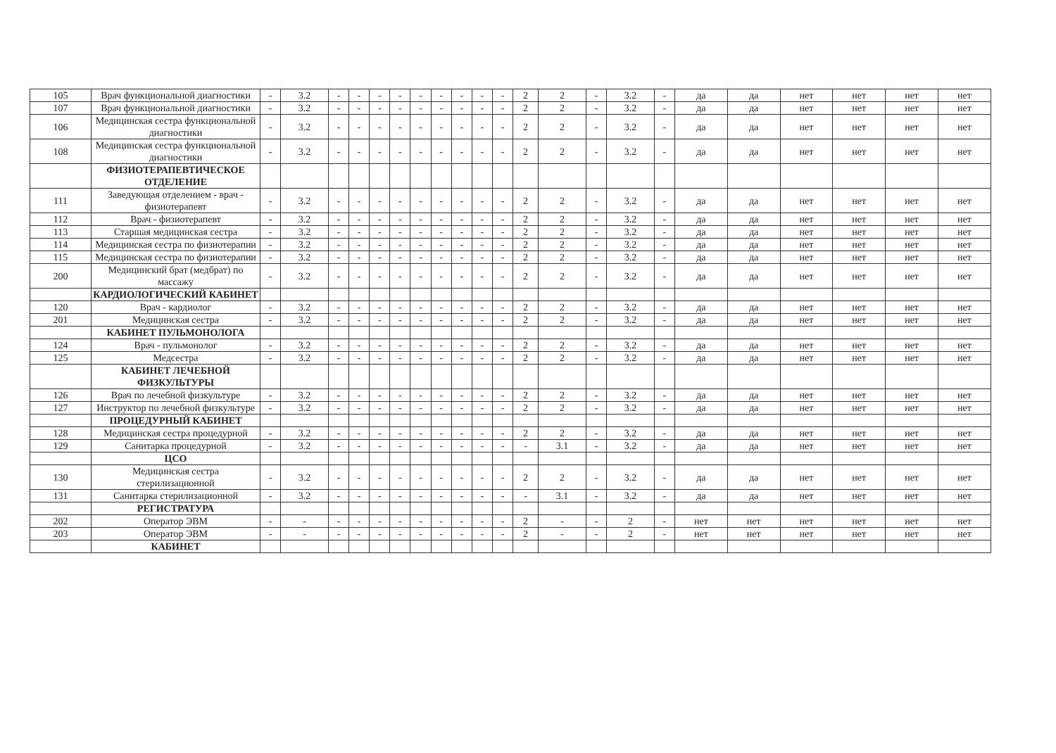| 105 | Врач функциональной диагностики | - | 3.2 | - | - | - | - | - | - | - | - | - | 2 | 2 | - | 3.2 | - | да | да | нет | нет | нет | нет |
| 107 | Врач функциональной диагностики | - | 3.2 | - | - | - | - | - | - | - | - | - | 2 | 2 | - | 3.2 | - | да | да | нет | нет | нет | нет |
| 106 | Медицинская сестра функциональной диагностики | - | 3.2 | - | - | - | - | - | - | - | - | - | 2 | 2 | - | 3.2 | - | да | да | нет | нет | нет | нет |
| 108 | Медицинская сестра функциональной диагностики | - | 3.2 | - | - | - | - | - | - | - | - | - | 2 | 2 | - | 3.2 | - | да | да | нет | нет | нет | нет |
| | ФИЗИОТЕРАПЕВТИЧЕСКОЕ ОТДЕЛЕНИЕ | | | | | | | | | | | | | | | | | | | | | | |
| 111 | Заведующая отделением - врач - физиотерапевт | - | 3.2 | - | - | - | - | - | - | - | - | - | 2 | 2 | - | 3.2 | - | да | да | нет | нет | нет | нет |
| 112 | Врач - физиотерапевт | - | 3.2 | - | - | - | - | - | - | - | - | - | 2 | 2 | - | 3.2 | - | да | да | нет | нет | нет | нет |
| 113 | Старшая медицинская сестра | - | 3.2 | - | - | - | - | - | - | - | - | - | 2 | 2 | - | 3.2 | - | да | да | нет | нет | нет | нет |
| 114 | Медицинская сестра по физиотерапии | - | 3.2 | - | - | - | - | - | - | - | - | - | 2 | 2 | - | 3.2 | - | да | да | нет | нет | нет | нет |
| 115 | Медицинская сестра по физиотерапии | - | 3.2 | - | - | - | - | - | - | - | - | - | 2 | 2 | - | 3.2 | - | да | да | нет | нет | нет | нет |
| 200 | Медицинский брат (медбрат) по массажу | - | 3.2 | - | - | - | - | - | - | - | - | - | 2 | 2 | - | 3.2 | - | да | да | нет | нет | нет | нет |
| | КАРДИОЛОГИЧЕСКИЙ КАБИНЕТ | | | | | | | | | | | | | | | | | | | | | | |
| 120 | Врач - кардиолог | - | 3.2 | - | - | - | - | - | - | - | - | - | 2 | 2 | - | 3.2 | - | да | да | нет | нет | нет | нет |
| 201 | Медицинская сестра | - | 3.2 | - | - | - | - | - | - | - | - | - | 2 | 2 | - | 3.2 | - | да | да | нет | нет | нет | нет |
| | КАБИНЕТ ПУЛЬМОНОЛОГА | | | | | | | | | | | | | | | | | | | | | | |
| 124 | Врач - пульмонолог | - | 3.2 | - | - | - | - | - | - | - | - | - | 2 | 2 | - | 3.2 | - | да | да | нет | нет | нет | нет |
| 125 | Медсестра | - | 3.2 | - | - | - | - | - | - | - | - | - | 2 | 2 | - | 3.2 | - | да | да | нет | нет | нет | нет |
| | КАБИНЕТ ЛЕЧЕБНОЙ ФИЗКУЛЬТУРЫ | | | | | | | | | | | | | | | | | | | | | | |
| 126 | Врач по лечебной физкультуре | - | 3.2 | - | - | - | - | - | - | - | - | - | 2 | 2 | - | 3.2 | - | да | да | нет | нет | нет | нет |
| 127 | Инструктор по лечебной физкультуре | - | 3.2 | - | - | - | - | - | - | - | - | - | 2 | 2 | - | 3.2 | - | да | да | нет | нет | нет | нет |
| | ПРОЦЕДУРНЫЙ КАБИНЕТ | | | | | | | | | | | | | | | | | | | | | | |
| 128 | Медицинская сестра процедурной | - | 3.2 | - | - | - | - | - | - | - | - | - | 2 | 2 | - | 3.2 | - | да | да | нет | нет | нет | нет |
| 129 | Санитарка процедурной | - | 3.2 | - | - | - | - | - | - | - | - | - | - | 3.1 | - | 3.2 | - | да | да | нет | нет | нет | нет |
| | ЦСО | | | | | | | | | | | | | | | | | | | | | | |
| 130 | Медицинская сестра стерилизационной | - | 3.2 | - | - | - | - | - | - | - | - | - | 2 | 2 | - | 3.2 | - | да | да | нет | нет | нет | нет |
| 131 | Санитарка стерилизационной | - | 3.2 | - | - | - | - | - | - | - | - | - | - | 3.1 | - | 3.2 | - | да | да | нет | нет | нет | нет |
| | РЕГИСТРАТУРА | | | | | | | | | | | | | | | | | | | | | | |
| 202 | Оператор ЭВМ | - | - | - | - | - | - | - | - | - | - | - | 2 | - | - | 2 | - | нет | нет | нет | нет | нет | нет |
| 203 | Оператор ЭВМ | - | - | - | - | - | - | - | - | - | - | - | 2 | - | - | 2 | - | нет | нет | нет | нет | нет | нет |
| | КАБИНЕТ | | | | | | | | | | | | | | | | | | | | | | |